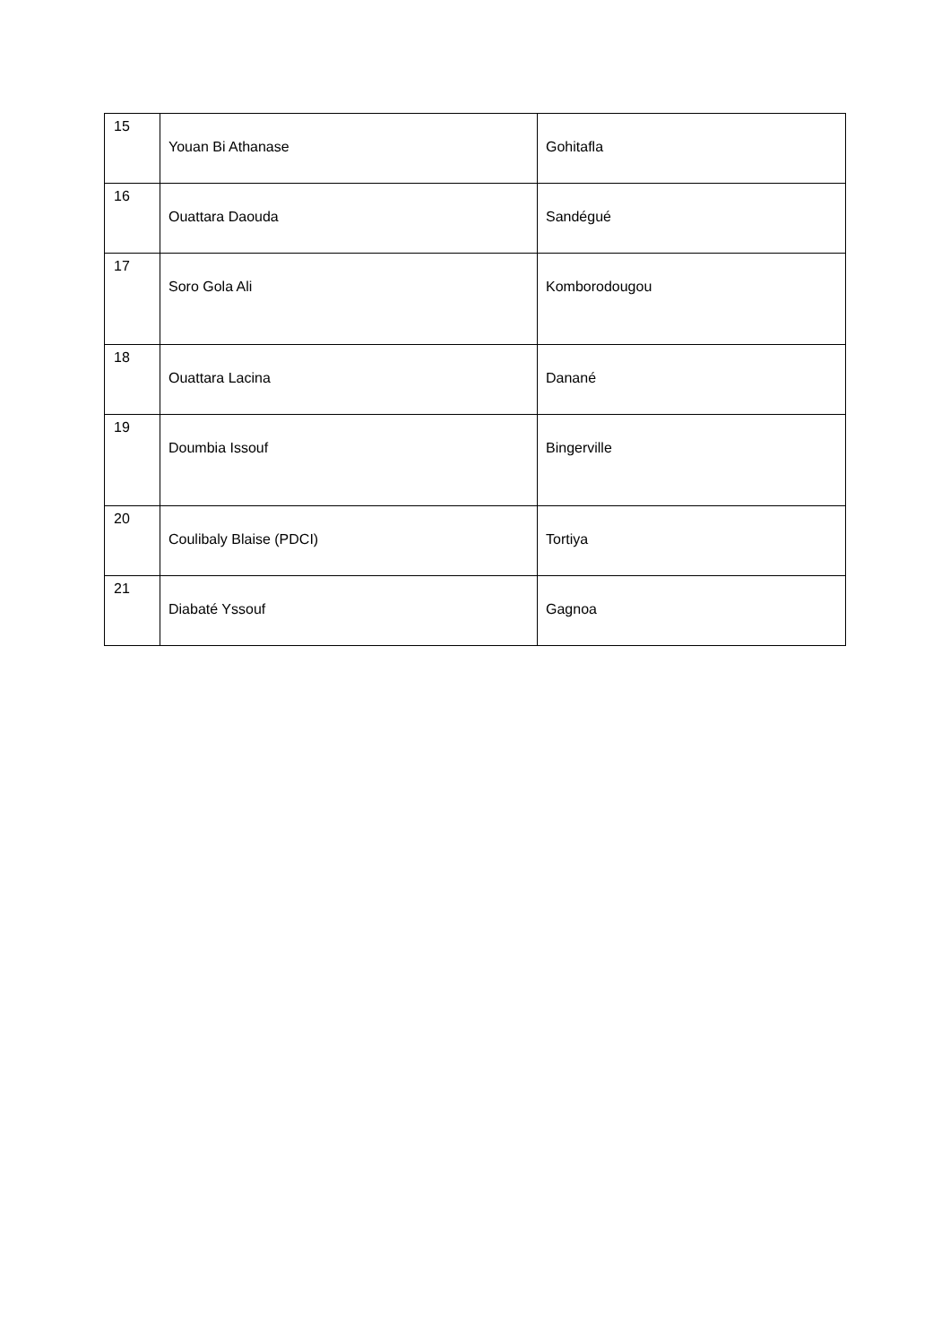| 15 | Youan Bi Athanase | Gohitafla |
| 16 | Ouattara Daouda | Sandégué |
| 17 | Soro Gola Ali | Komborodougou |
| 18 | Ouattara Lacina | Danané |
| 19 | Doumbia Issouf | Bingerville |
| 20 | Coulibaly Blaise (PDCI) | Tortiya |
| 21 | Diabaté Yssouf | Gagnoa |